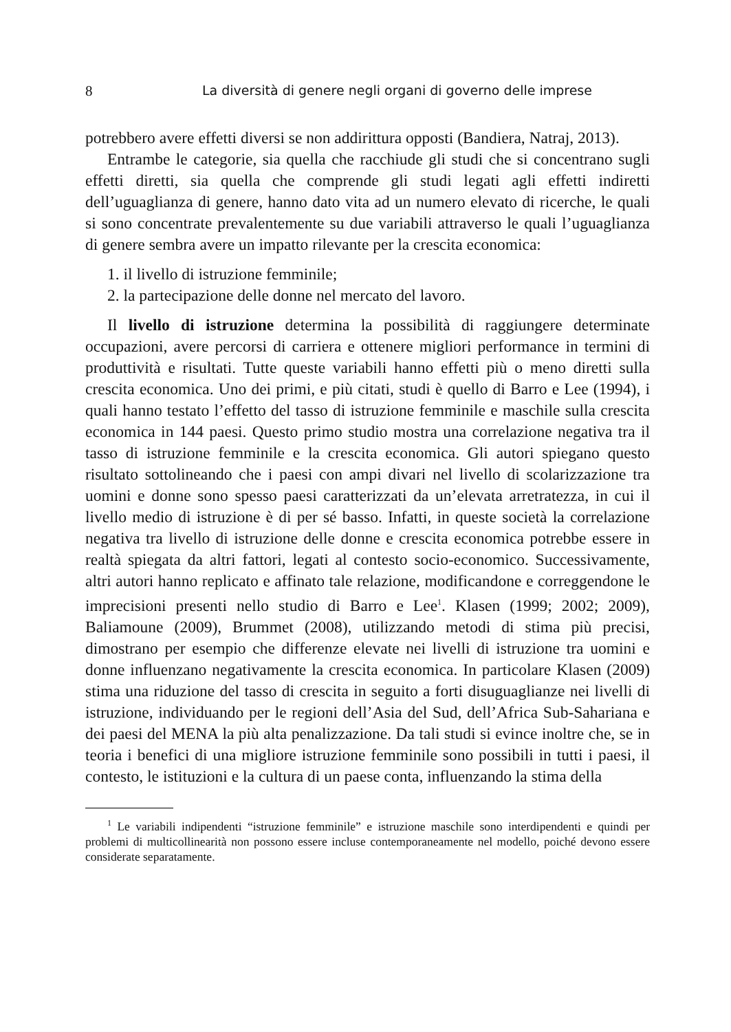8 La diversità di genere negli organi di governo delle imprese
potrebbero avere effetti diversi se non addirittura opposti (Bandiera, Natraj, 2013).
Entrambe le categorie, sia quella che racchiude gli studi che si concentrano sugli effetti diretti, sia quella che comprende gli studi legati agli effetti indiretti dell’uguaglianza di genere, hanno dato vita ad un numero elevato di ricerche, le quali si sono concentrate prevalentemente su due variabili attraverso le quali l’uguaglianza di genere sembra avere un impatto rilevante per la crescita economica:
1. il livello di istruzione femminile;
2. la partecipazione delle donne nel mercato del lavoro.
Il livello di istruzione determina la possibilità di raggiungere determinate occupazioni, avere percorsi di carriera e ottenere migliori performance in termini di produttività e risultati. Tutte queste variabili hanno effetti più o meno diretti sulla crescita economica. Uno dei primi, e più citati, studi è quello di Barro e Lee (1994), i quali hanno testato l’effetto del tasso di istruzione femminile e maschile sulla crescita economica in 144 paesi. Questo primo studio mostra una correlazione negativa tra il tasso di istruzione femminile e la crescita economica. Gli autori spiegano questo risultato sottolineando che i paesi con ampi divari nel livello di scolarizzazione tra uomini e donne sono spesso paesi caratterizzati da un’elevata arretratezza, in cui il livello medio di istruzione è di per sé basso. Infatti, in queste società la correlazione negativa tra livello di istruzione delle donne e crescita economica potrebbe essere in realtà spiegata da altri fattori, legati al contesto socio-economico. Successivamente, altri autori hanno replicato e affinato tale relazione, modificandone e correggendone le imprecisioni presenti nello studio di Barro e Lee<sup>1</sup>. Klasen (1999; 2002; 2009), Baliamoune (2009), Brummet (2008), utilizzando metodi di stima più precisi, dimostrano per esempio che differenze elevate nei livelli di istruzione tra uomini e donne influenzano negativamente la crescita economica. In particolare Klasen (2009) stima una riduzione del tasso di crescita in seguito a forti disuguaglianze nei livelli di istruzione, individuando per le regioni dell’Asia del Sud, dell’Africa Sub-Sahariana e dei paesi del MENA la più alta penalizzazione. Da tali studi si evince inoltre che, se in teoria i benefici di una migliore istruzione femminile sono possibili in tutti i paesi, il contesto, le istituzioni e la cultura di un paese conta, influenzando la stima della
<sup>1</sup> Le variabili indipendenti “istruzione femminile” e istruzione maschile sono interdipendenti e quindi per problemi di multicollinearità non possono essere incluse contemporaneamente nel modello, poiché devono essere considerate separatamente.